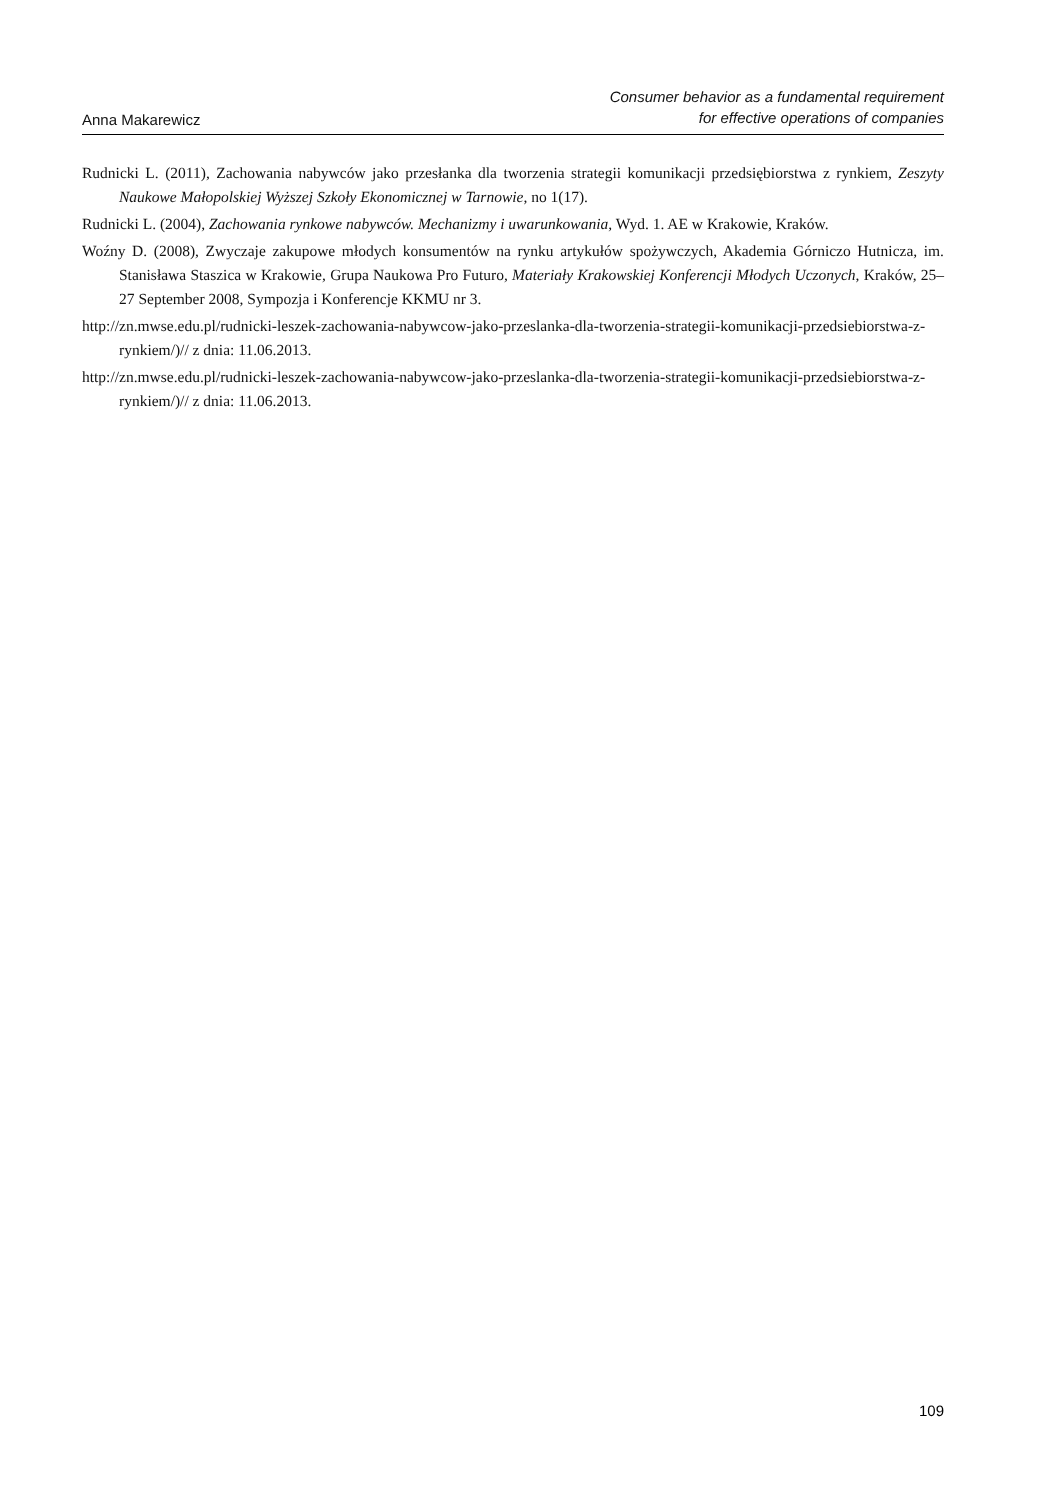Anna Makarewicz
Consumer behavior as a fundamental requirement
for effective operations of companies
Rudnicki L. (2011), Zachowania nabywców jako przesłanka dla tworzenia strategii komunikacji przedsiębiorstwa z rynkiem, Zeszyty Naukowe Małopolskiej Wyższej Szkoły Ekonomicznej w Tarnowie, no 1(17).
Rudnicki L. (2004), Zachowania rynkowe nabywców. Mechanizmy i uwarunkowania, Wyd. 1. AE w Krakowie, Kraków.
Woźny D. (2008), Zwyczaje zakupowe młodych konsumentów na rynku artykułów spożywczych, Akademia Górniczo Hutnicza, im. Stanisława Staszica w Krakowie, Grupa Naukowa Pro Futuro, Materiały Krakowskiej Konferencji Młodych Uczonych, Kraków, 25–27 September 2008, Sympozja i Konferencje KKMU nr 3.
http://zn.mwse.edu.pl/rudnicki-leszek-zachowania-nabywcow-jako-przeslanka-dla-tworzenia-strategii-komunikacji-przedsiebiorstwa-z-rynkiem/)// z dnia: 11.06.2013.
http://zn.mwse.edu.pl/rudnicki-leszek-zachowania-nabywcow-jako-przeslanka-dla-tworzenia-strategii-komunikacji-przedsiebiorstwa-z-rynkiem/)// z dnia: 11.06.2013.
109